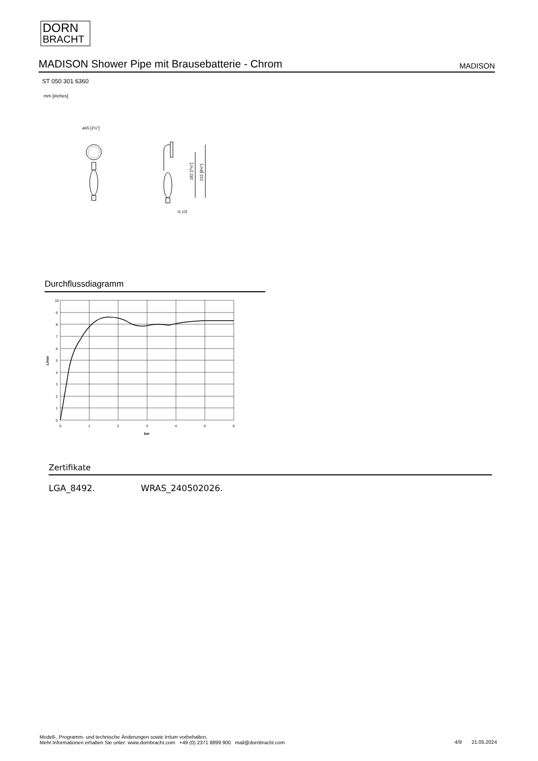DORN
BRACHT
MADISON Shower Pipe mit Brausebatterie - Chrom
MADISON
ST 050 301 6360
mm [inches]
⌀65 [2½"]
182 [7⅛"]
215 [8½"]
G 1/2
Durchflussdiagramm
10
9
8
7
6
5
4
3
2
1
0
0
1
2
3
4
5
6
bar
L/min
Zertifikate
LGA_8492. WRAS_240502026.
Modell-, Programm- und technische Änderungen sowie Irrtum vorbehalten.
Mehr Informationen erhalten Sie unter: www.dornbracht.com +49 (0) 2371 8899 900 mail@dornbracht.com
4/9 21.05.2024